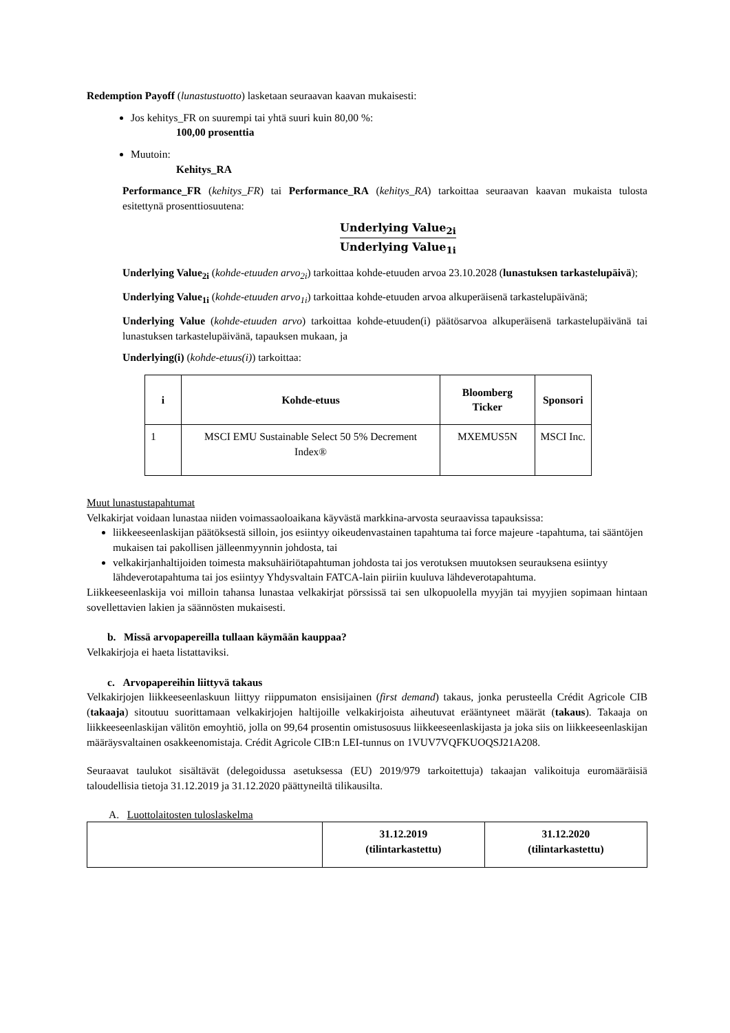Redemption Payoff (lunastustuotto) lasketaan seuraavan kaavan mukaisesti:
Jos kehitys_FR on suurempi tai yhtä suuri kuin 80,00 %:
100,00 prosenttia
Muutoin:
Kehitys_RA
Performance_FR (kehitys_FR) tai Performance_RA (kehitys_RA) tarkoittaa seuraavan kaavan mukaista tulosta esitettynä prosenttiosuutena:
Underlying Value<sub>2i</sub>
Underlying Value<sub>1i</sub>
Underlying Value<sub>2i</sub> (kohde-etuuden arvo<sub>2i</sub>) tarkoittaa kohde-etuuden arvoa 23.10.2028 (lunastuksen tarkastelupäivä);
Underlying Value<sub>1i</sub> (kohde-etuuden arvo<sub>1i</sub>) tarkoittaa kohde-etuuden arvoa alkuperäisenä tarkastelupäivänä;
Underlying Value (kohde-etuuden arvo) tarkoittaa kohde-etuuden(i) päätösarvoa alkuperäisenä tarkastelupäivänä tai lunastuksen tarkastelupäivänä, tapauksen mukaan, ja
Underlying(i) (kohde-etuus(i)) tarkoittaa:
| i | Kohde-etuus | Bloomberg Ticker | Sponsori |
| --- | --- | --- | --- |
| 1 | MSCI EMU Sustainable Select 50 5% Decrement Index® | MXEMUS5N | MSCI Inc. |
Muut lunastustapahtumat
Velkakirjat voidaan lunastaa niiden voimassaoloaikana käyvästä markkina-arvosta seuraavissa tapauksissa:
liikkeeseenlaskijan päätöksestä silloin, jos esiintyy oikeudenvastainen tapahtuma tai force majeure -tapahtuma, tai sääntöjen mukaisen tai pakollisen jälleenmyynnin johdosta, tai
velkakirjanhaltijoiden toimesta maksuhäiriötapahtuman johdosta tai jos verotuksen muutoksen seurauksena esiintyy lähdeverotapahtuma tai jos esiintyy Yhdysvaltain FATCA-lain piiriin kuuluva lähdeverotapahtuma.
Liikkeeseenlaskija voi milloin tahansa lunastaa velkakirjat pörssissä tai sen ulkopuolella myyjän tai myyjien sopimaan hintaan sovellettavien lakien ja säännösten mukaisesti.
b. Missä arvopapereilla tullaan käymään kauppaa?
Velkakirjoja ei haeta listattaviksi.
c. Arvopapereihin liittyvä takaus
Velkakirjojen liikkeeseenlaskuun liittyy riippumaton ensisijainen (first demand) takaus, jonka perusteella Crédit Agricole CIB (takaaja) sitoutuu suorittamaan velkakirjojen haltijoille velkakirjoista aiheutuvat erääntyneet määrät (takaus). Takaaja on liikkeeseenlaskijan välitön emoyhtiö, jolla on 99,64 prosentin omistusosuus liikkeeseenlaskijasta ja joka siis on liikkeeseenlaskijan määräysvaltainen osakkeenomistaja. Crédit Agricole CIB:n LEI-tunnus on 1VUV7VQFKUOQSJ21A208.
Seuraavat taulukot sisältävät (delegoidussa asetuksessa (EU) 2019/979 tarkoitettuja) takaajan valikoituja euromääräisiä taloudellisia tietoja 31.12.2019 ja 31.12.2020 päättyneiltä tilikausilta.
A. Luottolaitosten tuloslaskelma
| | 31.12.2019 (tilintarkastettu) | 31.12.2020 (tilintarkastettu) |